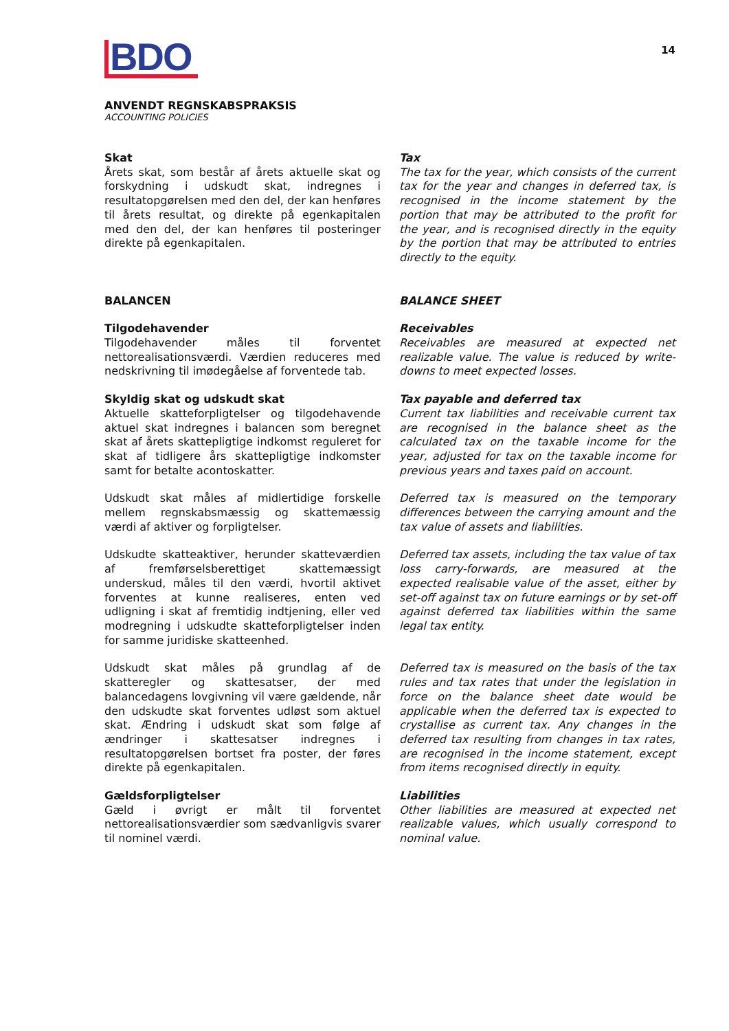BDO
14
ANVENDT REGNSKABSPRAKSIS
ACCOUNTING POLICIES
Skat
Årets skat, som består af årets aktuelle skat og forskydning i udskudt skat, indregnes i resultatopgørelsen med den del, der kan henføres til årets resultat, og direkte på egenkapitalen med den del, der kan henføres til posteringer direkte på egenkapitalen.
Tax
The tax for the year, which consists of the current tax for the year and changes in deferred tax, is recognised in the income statement by the portion that may be attributed to the profit for the year, and is recognised directly in the equity by the portion that may be attributed to entries directly to the equity.
BALANCEN BALANCE SHEET
Tilgodehavender
Tilgodehavender måles til forventet nettorealisationsværdi. Værdien reduceres med nedskrivning til imødegåelse af forventede tab.
Receivables
Receivables are measured at expected net realizable value. The value is reduced by write-downs to meet expected losses.
Skyldig skat og udskudt skat
Aktuelle skatteforpligtelser og tilgodehavende aktuel skat indregnes i balancen som beregnet skat af årets skattepligtige indkomst reguleret for skat af tidligere års skattepligtige indkomster samt for betalte acontoskatter.
Tax payable and deferred tax
Current tax liabilities and receivable current tax are recognised in the balance sheet as the calculated tax on the taxable income for the year, adjusted for tax on the taxable income for previous years and taxes paid on account.
Udskudt skat måles af midlertidige forskelle mellem regnskabsmæssig og skattemæssig værdi af aktiver og forpligtelser.
Deferred tax is measured on the temporary differences between the carrying amount and the tax value of assets and liabilities.
Udskudte skatteaktiver, herunder skatteværdien af fremførselsberettiget skattemæssigt underskud, måles til den værdi, hvortil aktivet forventes at kunne realiseres, enten ved udligning i skat af fremtidig indtjening, eller ved modregning i udskudte skatteforpligtelser inden for samme juridiske skatteenhed.
Deferred tax assets, including the tax value of tax loss carry-forwards, are measured at the expected realisable value of the asset, either by set-off against tax on future earnings or by set-off against deferred tax liabilities within the same legal tax entity.
Udskudt skat måles på grundlag af de skatteregler og skattesatser, der med balancedagens lovgivning vil være gældende, når den udskudte skat forventes udløst som aktuel skat. Ændring i udskudt skat som følge af ændringer i skattesatser indregnes i resultatopgørelsen bortset fra poster, der føres direkte på egenkapitalen.
Deferred tax is measured on the basis of the tax rules and tax rates that under the legislation in force on the balance sheet date would be applicable when the deferred tax is expected to crystallise as current tax. Any changes in the deferred tax resulting from changes in tax rates, are recognised in the income statement, except from items recognised directly in equity.
Gældsforpligtelser
Gæld i øvrigt er målt til forventet nettorealisationsværdier som sædvanligvis svarer til nominel værdi.
Liabilities
Other liabilities are measured at expected net realizable values, which usually correspond to nominal value.